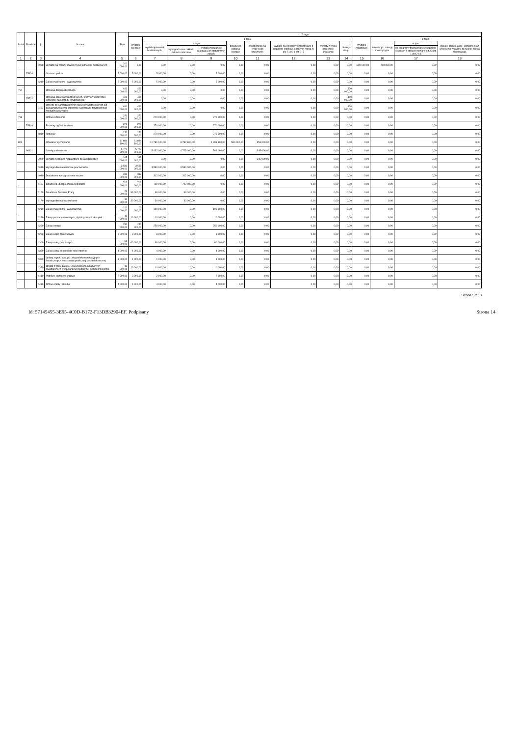| Dział | Rozdział | § | Nazwa | Plan | Z tego | | | | | | | | | | | | |
| --- | --- | --- | --- | --- | --- | --- | --- | --- | --- | --- | --- | --- | --- | --- | --- | --- | --- |
| | | | | | Wydatki bieżące | z tego: | | | | | | | | Wydatki majątkowe | z tego: | | |
| | | | | | | wydatki jednostek budżetowych, | z tego: | | dotacje na zadania bieżące | świadczenia na rzecz osób fizycznych; | wydatki na programy finansowane z udziałem środków, o których mowa w art. 5 ust. 1 pkt 2 i 3 | wypłaty z tytułu poręczeń i gwarancji | obsługa długu | | inwestycje i zakupy inwestycyjne | w tym: | zakup i objęcie akcji i udziałów oraz wniesienie wkładów do spółek prawa handlowego. |
| | | | | | | | wynagrodzenia i składki od nich naliczane | wydatki związane z realizacją ich statutowych zadań; | | | | | | | | na programy finansowane z udziałem środków, o których mowa w art. 5 ust. 1 pkt 2 i 3, | |
| 1 | 2 | 3 | 4 | 5 | 6 | 7 | 8 | 9 | 10 | 11 | 12 | 13 | 14 | 15 | 16 | 17 | 18 |
| | | 6060 | Wydatki na zakupy inwestycyjne jednostek budżetowych | 200 000,00 | 0,00 | 0,00 | 0,00 | 0,00 | 0,00 | 0,00 | 0,00 | 0,00 | 0,00 | 200 000,00 | 200 000,00 | 0,00 | 0,00 |
| | 75414 | | Obrona cywilna | 5 000,00 | 5 000,00 | 5 000,00 | 0,00 | 5 000,00 | 0,00 | 0,00 | 0,00 | 0,00 | 0,00 | 0,00 | 0,00 | 0,00 | 0,00 |
| | | 4210 | Zakup materiałów i wyposażenia | 5 000,00 | 5 000,00 | 5 000,00 | 0,00 | 5 000,00 | 0,00 | 0,00 | 0,00 | 0,00 | 0,00 | 0,00 | 0,00 | 0,00 | 0,00 |
| 757 | | | Obsługa długu publicznego | 460 000,00 | 460 000,00 | 0,00 | 0,00 | 0,00 | 0,00 | 0,00 | 0,00 | 0,00 | 460 000,00 | 0,00 | 0,00 | 0,00 | 0,00 |
| | 75702 | | Obsługa papierów wartościowych, kredytów i pożyczek jednostek samorządu terytorialnego | 460 000,00 | 460 000,00 | 0,00 | 0,00 | 0,00 | 0,00 | 0,00 | 0,00 | 0,00 | 460 000,00 | 0,00 | 0,00 | 0,00 | 0,00 |
| | | 8110 | Odsetki od samorządowych papierów wartościowych lub zaciągniętych przez jednostkę samorządu terytorialnego kredytów i pożyczek | 460 000,00 | 460 000,00 | 0,00 | 0,00 | 0,00 | 0,00 | 0,00 | 0,00 | 0,00 | 460 000,00 | 0,00 | 0,00 | 0,00 | 0,00 |
| 758 | | | Różne rozliczenia | 270 000,00 | 270 000,00 | 270 000,00 | 0,00 | 270 000,00 | 0,00 | 0,00 | 0,00 | 0,00 | 0,00 | 0,00 | 0,00 | 0,00 | 0,00 |
| | 75818 | | Rezerwy ogólne i celowe | 270 000,00 | 270 000,00 | 270 000,00 | 0,00 | 270 000,00 | 0,00 | 0,00 | 0,00 | 0,00 | 0,00 | 0,00 | 0,00 | 0,00 | 0,00 |
| | | 4810 | Rezerwy | 270 000,00 | 270 000,00 | 270 000,00 | 0,00 | 270 000,00 | 0,00 | 0,00 | 0,00 | 0,00 | 0,00 | 0,00 | 0,00 | 0,00 | 0,00 |
| 801 | | | Oświata i wychowanie | 11 884 100,00 | 11 884 100,00 | 10 781 100,00 | 8 782 800,00 | 1 998 300,00 | 550 000,00 | 553 000,00 | 0,00 | 0,00 | 0,00 | 0,00 | 0,00 | 0,00 | 0,00 |
| | 80101 | | Szkoły podstawowe | 5 777 000,00 | 5 777 000,00 | 5 432 000,00 | 4 723 000,00 | 709 000,00 | 0,00 | 345 000,00 | 0,00 | 0,00 | 0,00 | 0,00 | 0,00 | 0,00 | 0,00 |
| | | 3020 | Wydatki osobowe niezaliczone do wynagrodzeń | 345 000,00 | 345 000,00 | 0,00 | 0,00 | 0,00 | 0,00 | 345 000,00 | 0,00 | 0,00 | 0,00 | 0,00 | 0,00 | 0,00 | 0,00 |
| | | 4010 | Wynagrodzenia osobowe pracowników | 3 580 000,00 | 3 580 000,00 | 3 580 000,00 | 3 580 000,00 | 0,00 | 0,00 | 0,00 | 0,00 | 0,00 | 0,00 | 0,00 | 0,00 | 0,00 | 0,00 |
| | | 4040 | Dodatkowe wynagrodzenie roczne | 312 000,00 | 312 000,00 | 312 000,00 | 312 000,00 | 0,00 | 0,00 | 0,00 | 0,00 | 0,00 | 0,00 | 0,00 | 0,00 | 0,00 | 0,00 |
| | | 4110 | Składki na ubezpieczenia społeczne | 702 000,00 | 702 000,00 | 702 000,00 | 702 000,00 | 0,00 | 0,00 | 0,00 | 0,00 | 0,00 | 0,00 | 0,00 | 0,00 | 0,00 | 0,00 |
| | | 4120 | Składki na Fundusz Pracy | 99 000,00 | 99 000,00 | 99 000,00 | 99 000,00 | 0,00 | 0,00 | 0,00 | 0,00 | 0,00 | 0,00 | 0,00 | 0,00 | 0,00 | 0,00 |
| | | 4170 | Wynagrodzenia bezosobowe | 30 000,00 | 30 000,00 | 30 000,00 | 30 000,00 | 0,00 | 0,00 | 0,00 | 0,00 | 0,00 | 0,00 | 0,00 | 0,00 | 0,00 | 0,00 |
| | | 4210 | Zakup materiałów i wyposażenia | 100 000,00 | 100 000,00 | 100 000,00 | 0,00 | 100 000,00 | 0,00 | 0,00 | 0,00 | 0,00 | 0,00 | 0,00 | 0,00 | 0,00 | 0,00 |
| | | 4240 | Zakup pomocy naukowych, dydaktycznych i książek | 10 000,00 | 10 000,00 | 10 000,00 | 0,00 | 10 000,00 | 0,00 | 0,00 | 0,00 | 0,00 | 0,00 | 0,00 | 0,00 | 0,00 | 0,00 |
| | | 4260 | Zakup energii | 250 000,00 | 250 000,00 | 250 000,00 | 0,00 | 250 000,00 | 0,00 | 0,00 | 0,00 | 0,00 | 0,00 | 0,00 | 0,00 | 0,00 | 0,00 |
| | | 4280 | Zakup usług zdrowotnych | 8 000,00 | 8 000,00 | 8 000,00 | 0,00 | 8 000,00 | 0,00 | 0,00 | 0,00 | 0,00 | 0,00 | 0,00 | 0,00 | 0,00 | 0,00 |
| | | 4300 | Zakup usług pozostałych | 60 000,00 | 60 000,00 | 60 000,00 | 0,00 | 60 000,00 | 0,00 | 0,00 | 0,00 | 0,00 | 0,00 | 0,00 | 0,00 | 0,00 | 0,00 |
| | | 4350 | Zakup usług dostępu do sieci Internet | 4 000,00 | 4 000,00 | 4 000,00 | 0,00 | 4 000,00 | 0,00 | 0,00 | 0,00 | 0,00 | 0,00 | 0,00 | 0,00 | 0,00 | 0,00 |
| | | 4360 | Opłaty z tytułu zakupu usług telekomunikacyjnych świadczonych w ruchomej publicznej sieci telefonicznej | 1 000,00 | 1 000,00 | 1 000,00 | 0,00 | 1 000,00 | 0,00 | 0,00 | 0,00 | 0,00 | 0,00 | 0,00 | 0,00 | 0,00 | 0,00 |
| | | 4370 | Opłata z tytułu zakupu usług telekomunikacyjnych świadczonych w stacjonarnej publicznej sieci telefonicznej. | 10 000,00 | 10 000,00 | 10 000,00 | 0,00 | 10 000,00 | 0,00 | 0,00 | 0,00 | 0,00 | 0,00 | 0,00 | 0,00 | 0,00 | 0,00 |
| | | 4410 | Podróże służbowe krajowe | 2 000,00 | 2 000,00 | 2 000,00 | 0,00 | 2 000,00 | 0,00 | 0,00 | 0,00 | 0,00 | 0,00 | 0,00 | 0,00 | 0,00 | 0,00 |
| | | 4430 | Różne opłaty i składki | 4 000,00 | 4 000,00 | 4 000,00 | 0,00 | 4 000,00 | 0,00 | 0,00 | 0,00 | 0,00 | 0,00 | 0,00 | 0,00 | 0,00 | 0,00 |
Strona 5 z 13
Id: 57145455-3E95-4C0D-B172-F13DB32904EF. Podpisany Strona 14